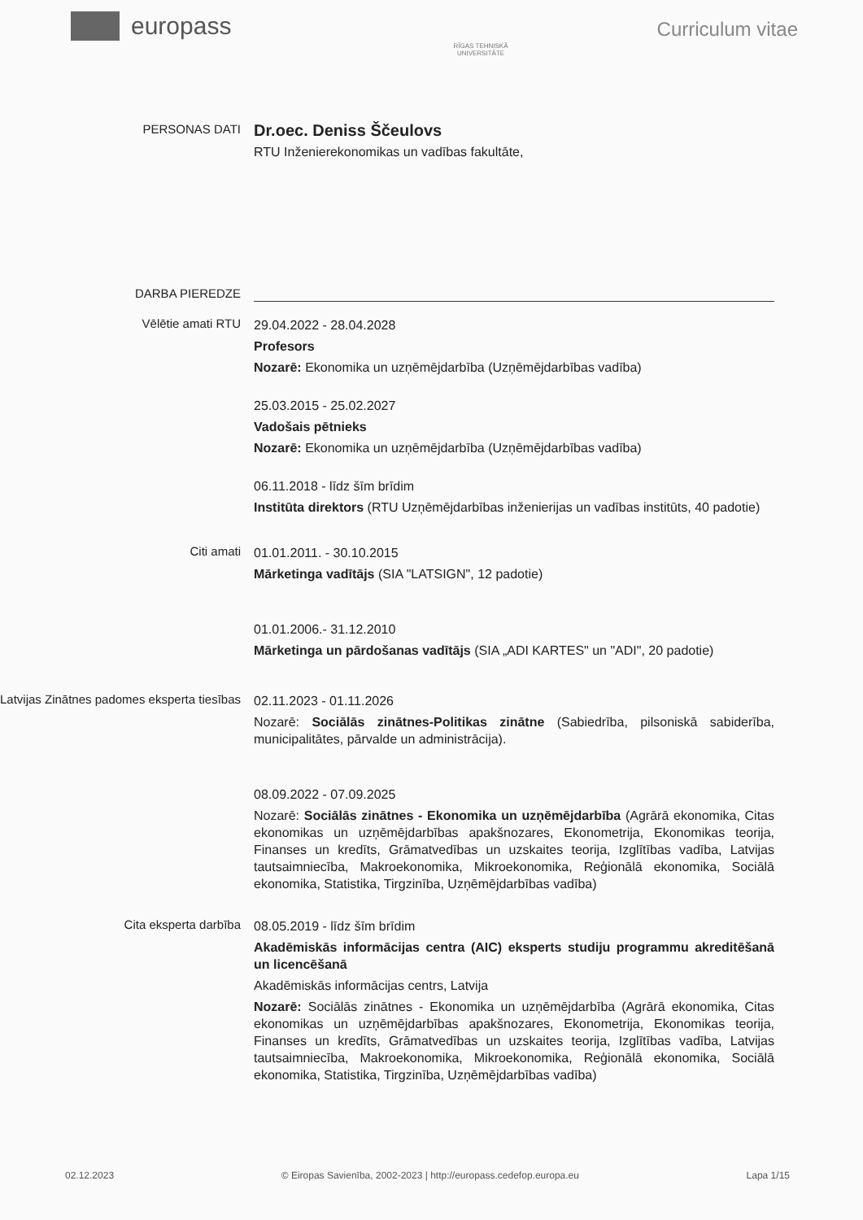europass
RĪGAS TEHNISKĀ
UNIVERSITĀTE
Curriculum vitae
PERSONAS DATI
Dr.oec. Deniss Ščeulovs
RTU Inženierekonomikas un vadības fakultāte,
DARBA PIEREDZE
Vēlētie amati RTU
29.04.2022 - 28.04.2028
Profesors
Nozarē: Ekonomika un uzņēmējdarbība (Uzņēmējdarbības vadība)
25.03.2015 - 25.02.2027
Vadošais pētnieks
Nozarē: Ekonomika un uzņēmējdarbība (Uzņēmējdarbības vadība)
06.11.2018 - līdz šīm brīdim
Institūta direktors (RTU Uzņēmējdarbības inženierijas un vadības institūts, 40 padotie)
Citi amati
01.01.2011. - 30.10.2015
Mārketinga vadītājs (SIA "LATSIGN", 12 padotie)
01.01.2006.- 31.12.2010
Mārketinga un pārdošanas vadītājs (SIA „ADI KARTES" un "ADI", 20 padotie)
Latvijas Zinātnes padomes eksperta tiesības
02.11.2023 - 01.11.2026
Nozarē: Sociālās zinātnes-Politikas zinātne (Sabiedrība, pilsoniskā sabiderība, municipalitātes, pārvalde un administrācija).
08.09.2022 - 07.09.2025
Nozarē: Sociālās zinātnes - Ekonomika un uzņēmējdarbība (Agrārā ekonomika, Citas ekonomikas un uzņēmējdarbības apakšnozares, Ekonometrija, Ekonomikas teorija, Finanses un kredīts, Grāmatvedības un uzskaites teorija, Izglītības vadība, Latvijas tautsaimniecība, Makroekonomika, Mikroekonomika, Reģionālā ekonomika, Sociālā ekonomika, Statistika, Tirgzinība, Uzņēmējdarbības vadība)
Cita eksperta darbība
08.05.2019 - līdz šīm brīdim
Akadēmiskās informācijas centra (AIC) eksperts studiju programmu akreditēšanā un licencēšanā
Akadēmiskās informācijas centrs, Latvija
Nozarē: Sociālās zinātnes - Ekonomika un uzņēmējdarbība (Agrārā ekonomika, Citas ekonomikas un uzņēmējdarbības apakšnozares, Ekonometrija, Ekonomikas teorija, Finanses un kredīts, Grāmatvedības un uzskaites teorija, Izglītības vadība, Latvijas tautsaimniecība, Makroekonomika, Mikroekonomika, Reģionālā ekonomika, Sociālā ekonomika, Statistika, Tirgzinība, Uzņēmējdarbības vadība)
02.12.2023 © Eiropas Savienība, 2002-2023 | http://europass.cedefop.europa.eu Lapa 1/15